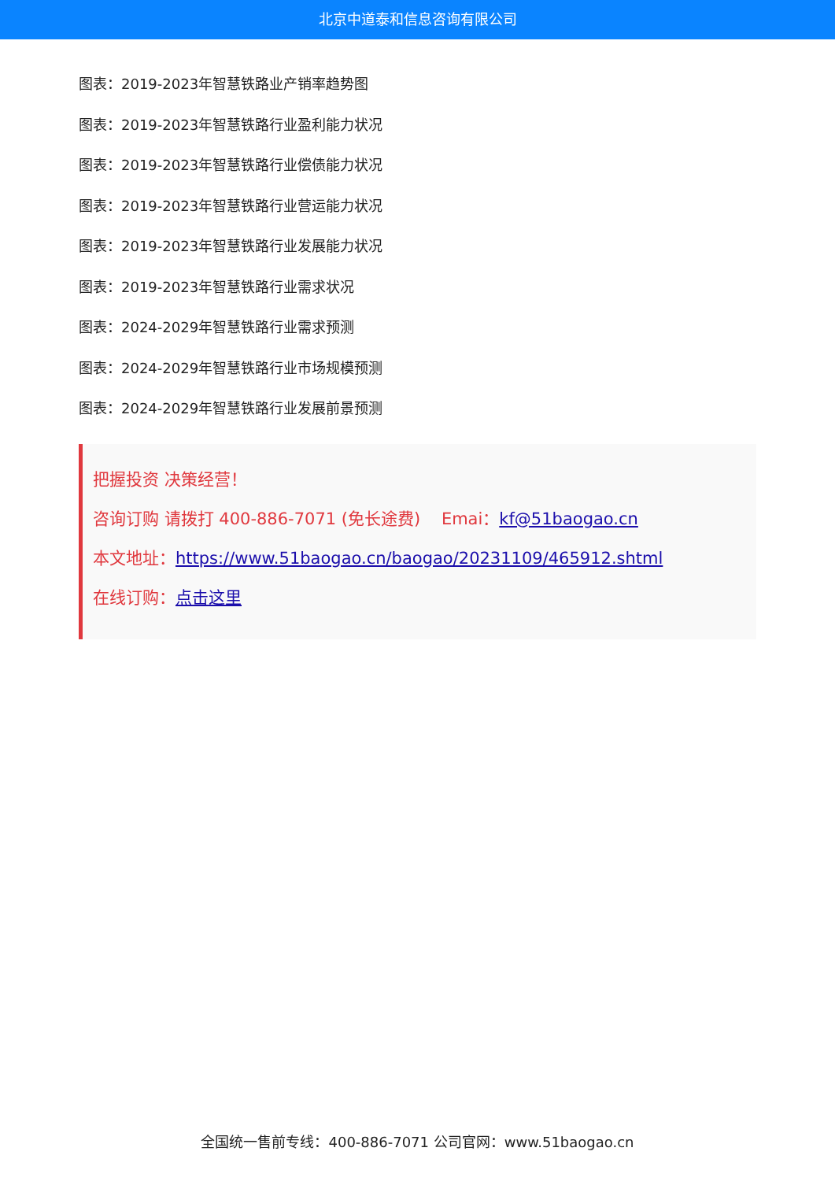北京中道泰和信息咨询有限公司
图表：2019-2023年智慧铁路业产销率趋势图
图表：2019-2023年智慧铁路行业盈利能力状况
图表：2019-2023年智慧铁路行业偿债能力状况
图表：2019-2023年智慧铁路行业营运能力状况
图表：2019-2023年智慧铁路行业发展能力状况
图表：2019-2023年智慧铁路行业需求状况
图表：2024-2029年智慧铁路行业需求预测
图表：2024-2029年智慧铁路行业市场规模预测
图表：2024-2029年智慧铁路行业发展前景预测
把握投资 决策经营！
咨询订购 请拨打 400-886-7071 (免长途费) Emai：kf@51baogao.cn
本文地址：https://www.51baogao.cn/baogao/20231109/465912.shtml
在线订购：点击这里
全国统一售前专线：400-886-7071 公司官网：www.51baogao.cn